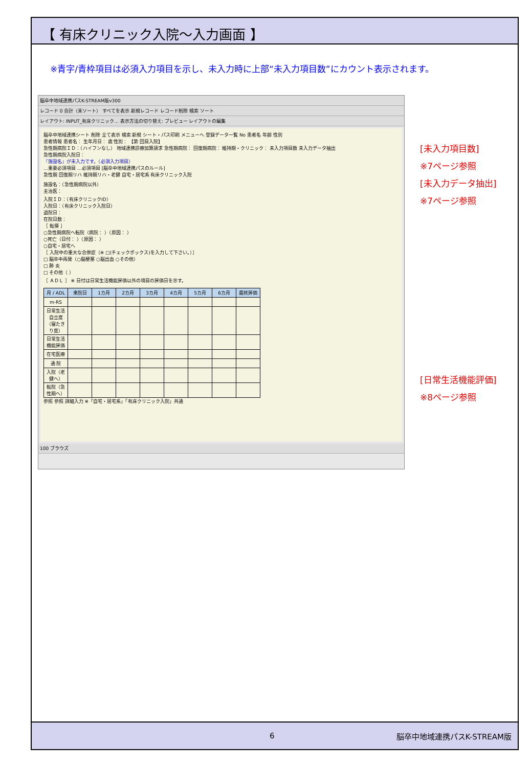【 有床クリニック入院～入力画面 】
※青字/青枠項目は必須入力項目を示し、未入力時に上部“未入力項目数”にカウント表示されます。
脳卒中地域連携パスK-STREAM版v300
レコード 0 合計（未ソート） すべてを表示 新規レコード レコード削除 検索 ソート
レイアウト: INPUT_有床クリニック... 表示方法の切り替え: プレビュー レイアウトの編集
脳卒中地域連携シート 削除 全て表示 検索 新規 シート・パス印刷 メニューへ 登録データ一覧 No 患者名 年齢 性別
患者情報 患者名： 生年月日： 歳 性別： 【第 回目入院】
急性期病院ＩＤ：（ハイフンなし） 地域連携診療加算請求 急性期病院： 回復期病院： 維持期・クリニック： 未入力項目数 未入力データ抽出
急性期病院入院日：
『施設名』が未入力です。（必須入力項目）
…重要必須項目 …必須項目 [脳卒中地域連携パスのルール]
急性期 回復期リハ 維持期リハ・老健 自宅・居宅系 有床クリニック入院
施設名：（急性期病院以外）
主治医：
入院ＩＤ：（有床クリニックID）
入院日：（有床クリニック入院日）
退院日：
在院日数：
［ 転帰 ］
○急性期病院へ転院（病院： ）（原因： ）
○死亡（日付： ）（原因： ）
○自宅・居宅へ
［ 入院中の重大な合併症（※ □(チェックボックス)を入力して下さい。）］
□ 脳卒中再発（○脳梗塞 ○脳出血 ○その他）
□ 肺 炎
□ その他（ ）
［ ＡＤＬ ］ ※ 日付は日常生活機能評価以外の項目の評価日を示す。
| 月 / ADL | 来院日 | 1カ月 | 2カ月 | 3カ月 | 4カ月 | 5カ月 | 6カ月 | 最終評価 |
| --- | --- | --- | --- | --- | --- | --- | --- | --- |
| m-RS | | | | | | | | |
| 日常生活自立度（寝たきり度） | | | | | | | | |
| 日常生活機能評価 | | | | | | | | |
| 在宅医療 | | | | | | | | |
| 通 院 | | | | | | | | |
| 入院（老健へ） | | | | | | | | |
| 転院（急性期へ） | | | | | | | | |
参照 参照 詳細入力 ※「自宅・居宅系」「有床クリニック入院」共通
100 ブラウズ
[未入力項目数]
※7ページ参照
[未入力データ抽出]
※7ページ参照
[日常生活機能評価]
※8ページ参照
6 脳卒中地域連携パスK-STREAM版